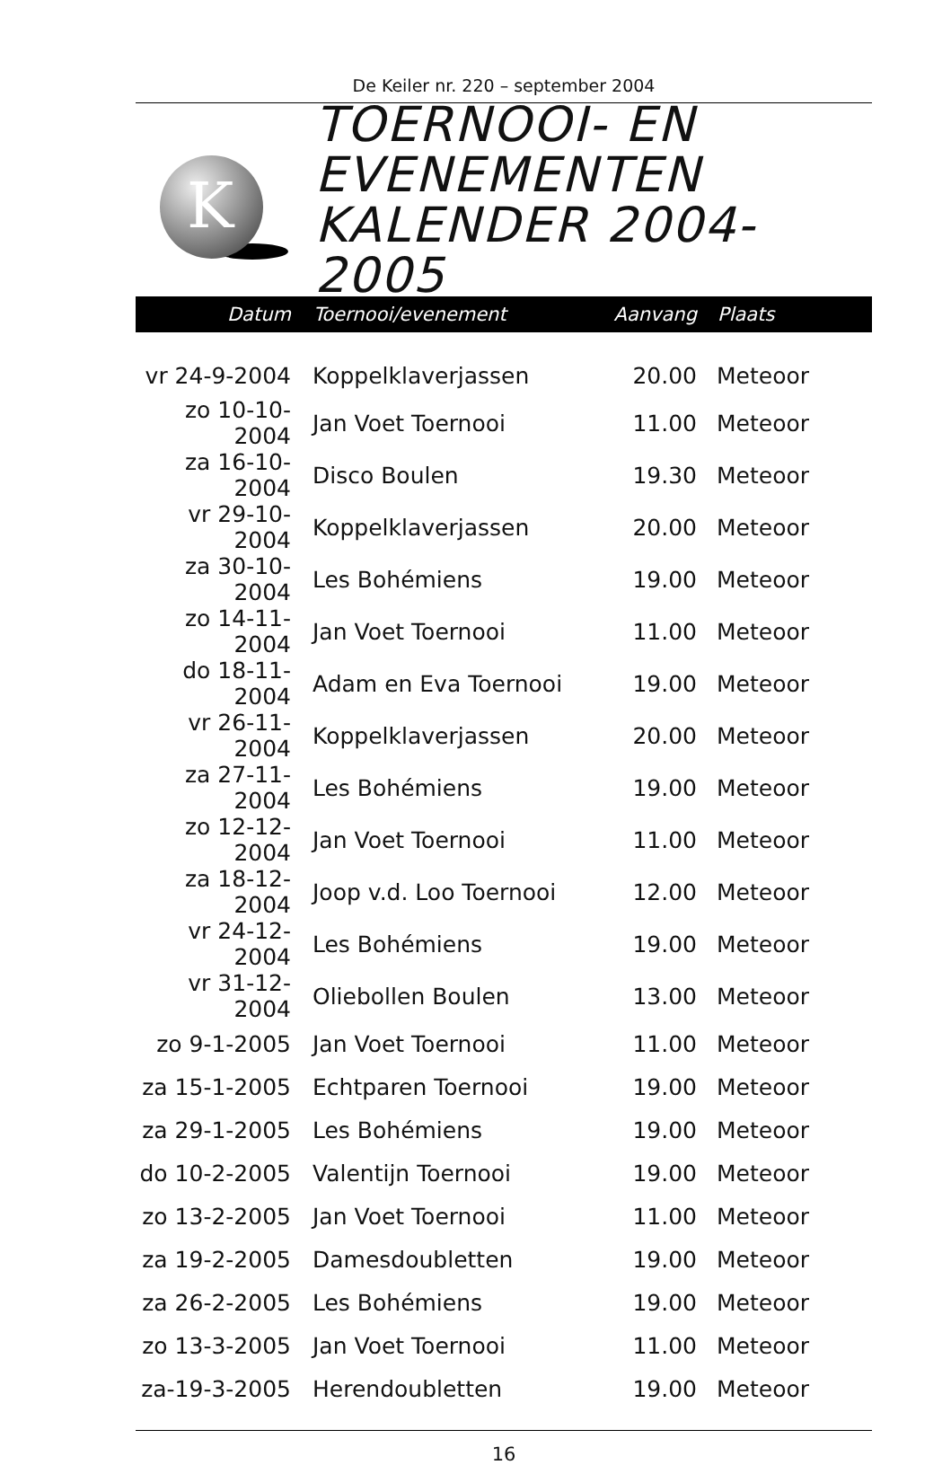De Keiler nr. 220 – september 2004
K
TOERNOOI- EN
EVENEMENTEN
KALENDER 2004-2005
| Datum | Toernooi/evenement | Aanvang | Plaats |
| --- | --- | --- | --- |
| vr 24-9-2004 | Koppelklaverjassen | 20.00 | Meteoor |
| zo 10-10-2004 | Jan Voet Toernooi | 11.00 | Meteoor |
| za 16-10-2004 | Disco Boulen | 19.30 | Meteoor |
| vr 29-10-2004 | Koppelklaverjassen | 20.00 | Meteoor |
| za 30-10-2004 | Les Bohémiens | 19.00 | Meteoor |
| zo 14-11-2004 | Jan Voet Toernooi | 11.00 | Meteoor |
| do 18-11-2004 | Adam en Eva Toernooi | 19.00 | Meteoor |
| vr 26-11-2004 | Koppelklaverjassen | 20.00 | Meteoor |
| za 27-11-2004 | Les Bohémiens | 19.00 | Meteoor |
| zo 12-12-2004 | Jan Voet Toernooi | 11.00 | Meteoor |
| za 18-12-2004 | Joop v.d. Loo Toernooi | 12.00 | Meteoor |
| vr 24-12-2004 | Les Bohémiens | 19.00 | Meteoor |
| vr 31-12-2004 | Oliebollen Boulen | 13.00 | Meteoor |
| zo 9-1-2005 | Jan Voet Toernooi | 11.00 | Meteoor |
| za 15-1-2005 | Echtparen Toernooi | 19.00 | Meteoor |
| za 29-1-2005 | Les Bohémiens | 19.00 | Meteoor |
| do 10-2-2005 | Valentijn Toernooi | 19.00 | Meteoor |
| zo 13-2-2005 | Jan Voet Toernooi | 11.00 | Meteoor |
| za 19-2-2005 | Damesdoubletten | 19.00 | Meteoor |
| za 26-2-2005 | Les Bohémiens | 19.00 | Meteoor |
| zo 13-3-2005 | Jan Voet Toernooi | 11.00 | Meteoor |
| za-19-3-2005 | Herendoubletten | 19.00 | Meteoor |
16